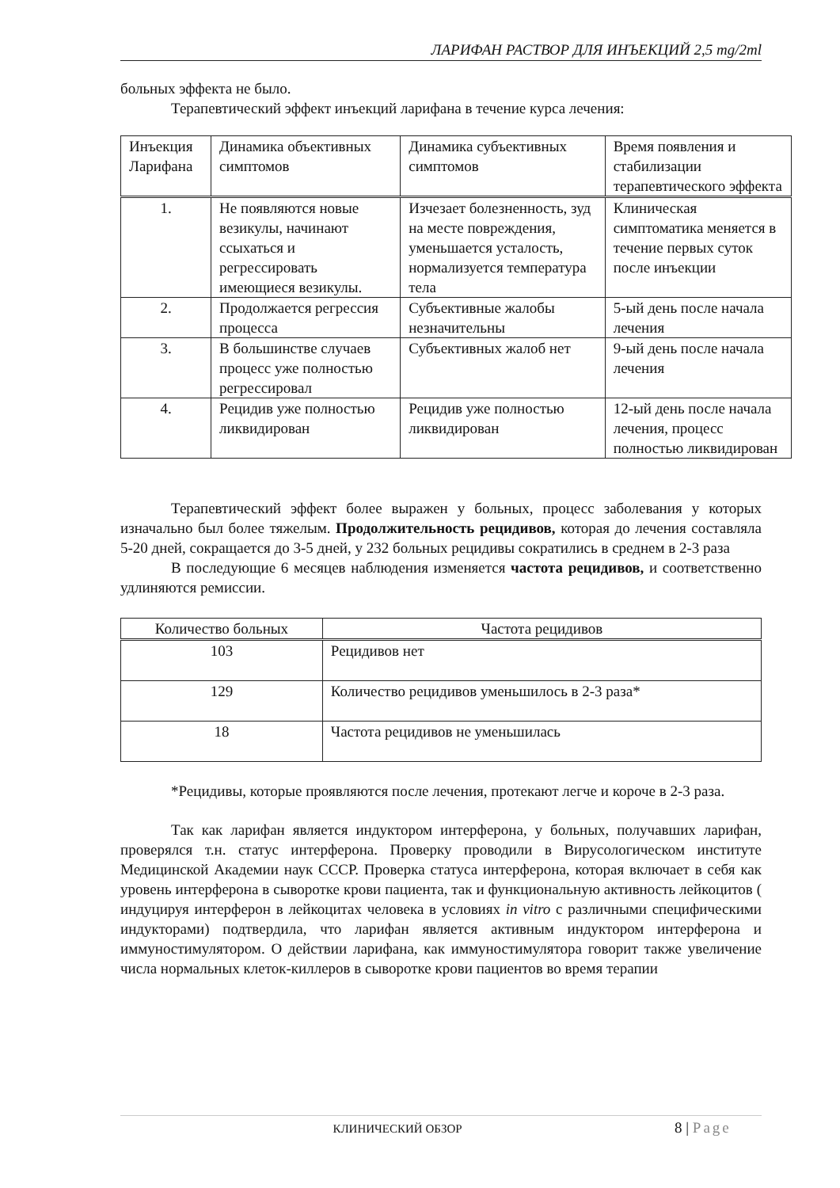ЛАРИФАН РАСТВОР ДЛЯ ИНЪЕКЦИЙ 2,5 mg/2ml
больных эффекта не было.
Терапевтический эффект инъекций ларифана в течение курса лечения:
| Инъекция Ларифана | Динамика объективных симптомов | Динамика субъективных симптомов | Время появления и стабилизации терапевтического эффекта |
| --- | --- | --- | --- |
| 1. | Не появляются новые везикулы, начинают ссыхаться и регрессировать имеющиеся везикулы. | Изчезает болезненность, зуд на месте повреждения, уменьшается усталость, нормализуется температура тела | Клиническая симптоматика меняется в течение первых суток после инъекции |
| 2. | Продолжается регрессия процесса | Субъективные жалобы незначительны | 5-ый день после начала лечения |
| 3. | В большинстве случаев процесс уже полностью регрессировал | Субъективных жалоб нет | 9-ый день после начала лечения |
| 4. | Рецидив уже полностью ликвидирован | Рецидив уже полностью ликвидирован | 12-ый день после начала лечения, процесс полностью ликвидирован |
Терапевтический эффект более выражен у больных, процесс заболевания у которых изначально был более тяжелым. Продолжительность рецидивов, которая до лечения составляла 5-20 дней, сокращается до 3-5 дней, у 232 больных рецидивы сократились в среднем в 2-3 раза
В последующие 6 месяцев наблюдения изменяется частота рецидивов, и соответственно удлиняются ремиссии.
| Количество больных | Частота рецидивов |
| --- | --- |
| 103 | Рецидивов нет |
| 129 | Количество рецидивов уменьшилось в 2-3 раза* |
| 18 | Частота рецидивов не уменьшилась |
*Рецидивы, которые проявляются после лечения, протекают легче и короче в 2-3 раза.
Так как ларифан является индуктором интерферона, у больных, получавших ларифан, проверялся т.н. статус интерферона. Проверку проводили в Вирусологическом институте Медицинской Академии наук СССР. Проверка статуса интерферона, которая включает в себя как уровень интерферона в сыворотке крови пациента, так и функциональную активность лейкоцитов ( индуцируя интерферон в лейкоцитах человека в условиях in vitro с различными специфическими индукторами) подтвердила, что ларифан является активным индуктором интерферона и иммуностимулятором. О действии ларифана, как иммуностимулятора говорит также увеличение числа нормальных клеток-киллеров в сыворотке крови пациентов во время терапии
КЛИНИЧЕСКИЙ ОБЗОР 8 | Page